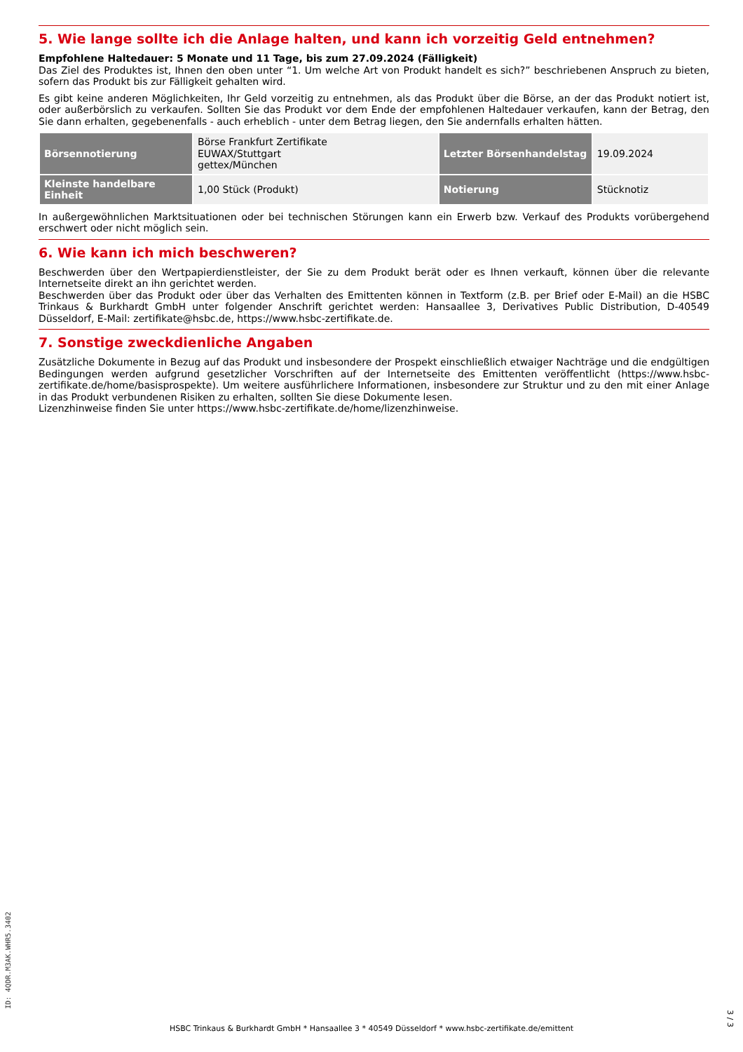5. Wie lange sollte ich die Anlage halten, und kann ich vorzeitig Geld entnehmen?
Empfohlene Haltedauer: 5 Monate und 11 Tage, bis zum 27.09.2024 (Fälligkeit)
Das Ziel des Produktes ist, Ihnen den oben unter “1. Um welche Art von Produkt handelt es sich?” beschriebenen Anspruch zu bieten, sofern das Produkt bis zur Fälligkeit gehalten wird.
Es gibt keine anderen Möglichkeiten, Ihr Geld vorzeitig zu entnehmen, als das Produkt über die Börse, an der das Produkt notiert ist, oder außerbörslich zu verkaufen. Sollten Sie das Produkt vor dem Ende der empfohlenen Haltedauer verkaufen, kann der Betrag, den Sie dann erhalten, gegebenenfalls - auch erheblich - unter dem Betrag liegen, den Sie andernfalls erhalten hätten.
| Börsennotierung | Börse Frankfurt Zertifikate EUWAX/Stuttgart gettex/München | Letzter Börsenhandelstag | 19.09.2024 |
| Kleinste handelbare Einheit | 1,00 Stück (Produkt) | Notierung | Stücknotiz |
In außergewöhnlichen Marktsituationen oder bei technischen Störungen kann ein Erwerb bzw. Verkauf des Produkts vorübergehend erschwert oder nicht möglich sein.
6. Wie kann ich mich beschweren?
Beschwerden über den Wertpapierdienstleister, der Sie zu dem Produkt berät oder es Ihnen verkauft, können über die relevante Internetseite direkt an ihn gerichtet werden.
Beschwerden über das Produkt oder über das Verhalten des Emittenten können in Textform (z.B. per Brief oder E-Mail) an die HSBC Trinkaus & Burkhardt GmbH unter folgender Anschrift gerichtet werden: Hansaallee 3, Derivatives Public Distribution, D-40549 Düsseldorf, E-Mail: zertifikate@hsbc.de, https://www.hsbc-zertifikate.de.
7. Sonstige zweckdienliche Angaben
Zusätzliche Dokumente in Bezug auf das Produkt und insbesondere der Prospekt einschließlich etwaiger Nachträge und die endgültigen Bedingungen werden aufgrund gesetzlicher Vorschriften auf der Internetseite des Emittenten veröffentlicht (https://www.hsbc-zertifikate.de/home/basisprospekte). Um weitere ausführlichere Informationen, insbesondere zur Struktur und zu den mit einer Anlage in das Produkt verbundenen Risiken zu erhalten, sollten Sie diese Dokumente lesen.
Lizenzhinweise finden Sie unter https://www.hsbc-zertifikate.de/home/lizenzhinweise.
ID: 4QDR.M3AK.WHR5.3402
HSBC Trinkaus & Burkhardt GmbH * Hansaallee 3 * 40549 Düsseldorf * www.hsbc-zertifikate.de/emittent
3 / 3